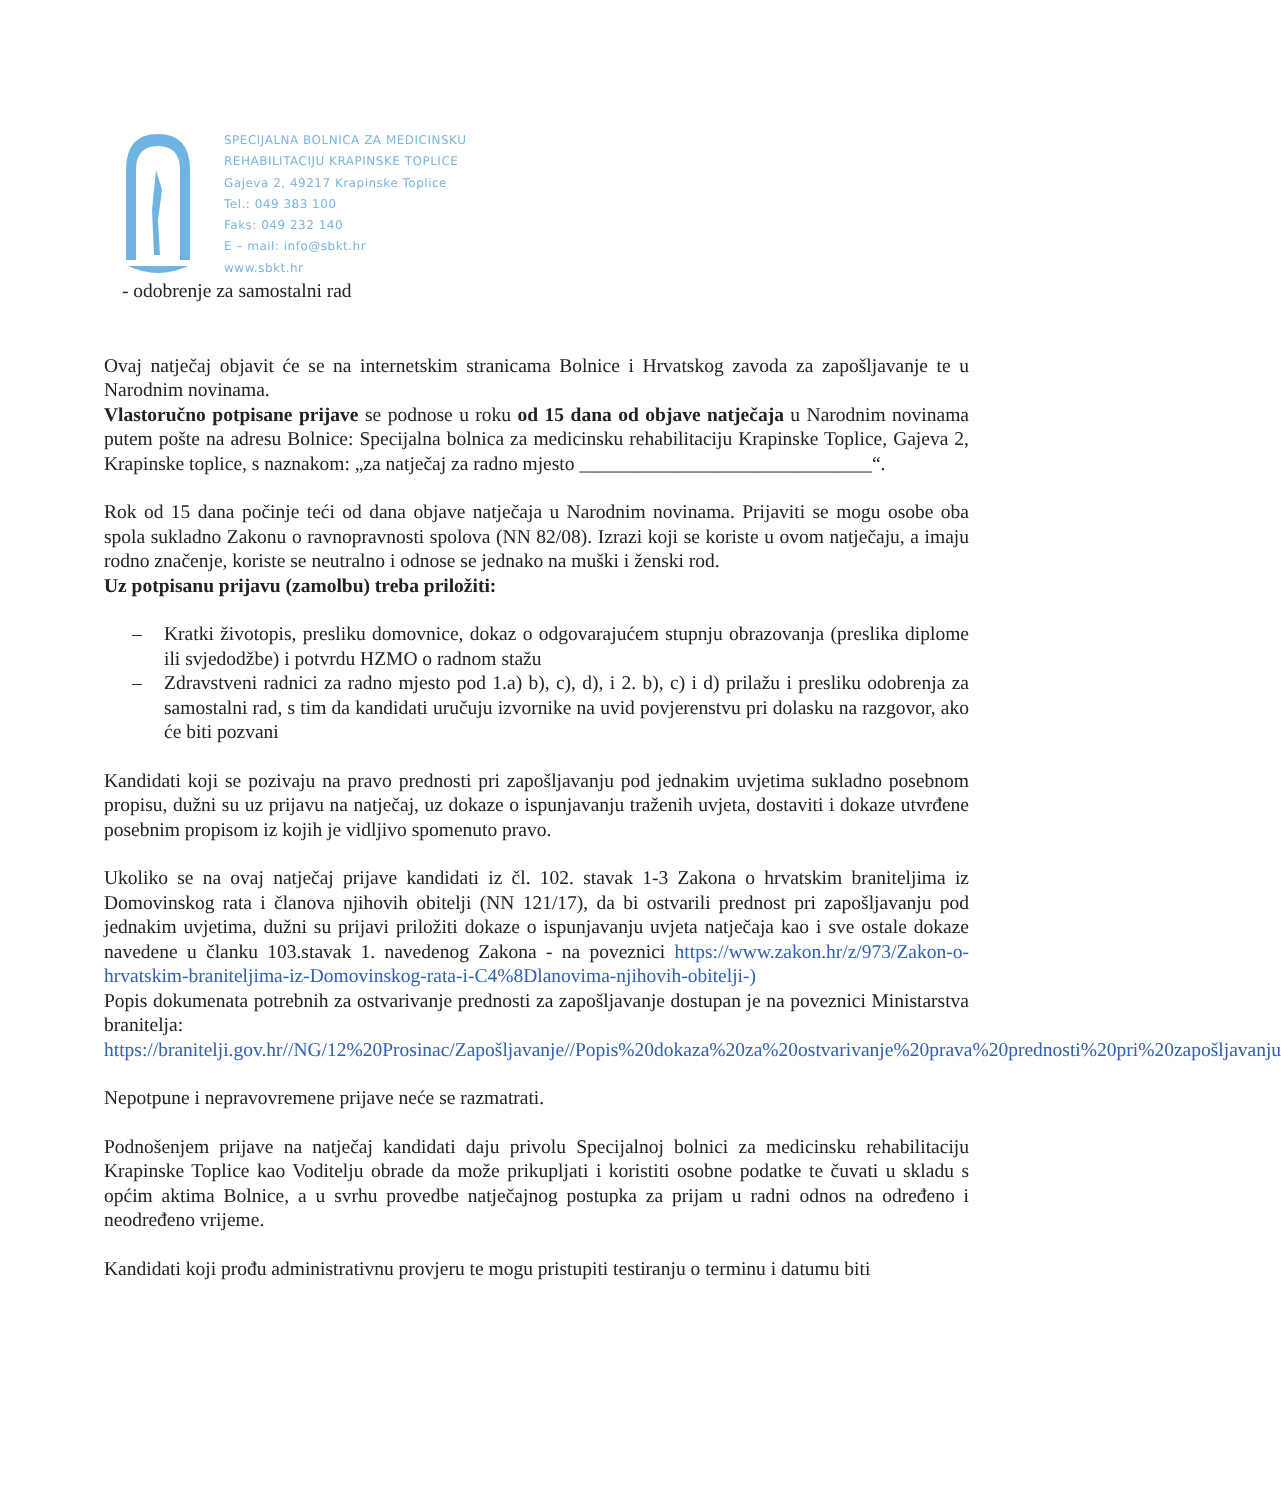SPECIJALNA BOLNICA ZA MEDICINSKU
REHABILITACIJU KRAPINSKE TOPLICE
Gajeva 2, 49217 Krapinske Toplice
Tel.: 049 383 100
Faks: 049 232 140
E – mail: info@sbkt.hr
www.sbkt.hr
- odobrenje za samostalni rad
Ovaj natječaj objavit će se na internetskim stranicama Bolnice i Hrvatskog zavoda za zapošljavanje te u Narodnim novinama.
Vlastoručno potpisane prijave se podnose u roku od 15 dana od objave natječaja u Narodnim novinama putem pošte na adresu Bolnice: Specijalna bolnica za medicinsku rehabilitaciju Krapinske Toplice, Gajeva 2, Krapinske toplice, s naznakom: „za natječaj za radno mjesto ______________________________“.
Rok od 15 dana počinje teći od dana objave natječaja u Narodnim novinama. Prijaviti se mogu osobe oba spola sukladno Zakonu o ravnopravnosti spolova (NN 82/08). Izrazi koji se koriste u ovom natječaju, a imaju rodno značenje, koriste se neutralno i odnose se jednako na muški i ženski rod.
Uz potpisanu prijavu (zamolbu) treba priložiti:
– Kratki životopis, presliku domovnice, dokaz o odgovarajućem stupnju obrazovanja (preslika diplome ili svjedodžbe) i potvrdu HZMO o radnom stažu
– Zdravstveni radnici za radno mjesto pod 1.a) b), c), d), i 2. b), c) i d) prilažu i presliku odobrenja za samostalni rad, s tim da kandidati uručuju izvornike na uvid povjerenstvu pri dolasku na razgovor, ako će biti pozvani
Kandidati koji se pozivaju na pravo prednosti pri zapošljavanju pod jednakim uvjetima sukladno posebnom propisu, dužni su uz prijavu na natječaj, uz dokaze o ispunjavanju traženih uvjeta, dostaviti i dokaze utvrđene posebnim propisom iz kojih je vidljivo spomenuto pravo.
Ukoliko se na ovaj natječaj prijave kandidati iz čl. 102. stavak 1-3 Zakona o hrvatskim braniteljima iz Domovinskog rata i članova njihovih obitelji (NN 121/17), da bi ostvarili prednost pri zapošljavanju pod jednakim uvjetima, dužni su prijavi priložiti dokaze o ispunjavanju uvjeta natječaja kao i sve ostale dokaze navedene u članku 103.stavak 1. navedenog Zakona - na poveznici https://www.zakon.hr/z/973/Zakon-o-hrvatskim-braniteljima-iz-Domovinskog-rata-i-C4%8Dlanovima-njihovih-obitelji-)
Popis dokumenata potrebnih za ostvarivanje prednosti za zapošljavanje dostupan je na poveznici Ministarstva branitelja:
https://branitelji.gov.hr//NG/12%20Prosinac/Zapošljavanje//Popis%20dokaza%20za%20ostvarivanje%20prava%20prednosti%20pri%20zapošljavanju
Nepotpune i nepravovremene prijave neće se razmatrati.
Podnošenjem prijave na natječaj kandidati daju privolu Specijalnoj bolnici za medicinsku rehabilitaciju Krapinske Toplice kao Voditelju obrade da može prikupljati i koristiti osobne podatke te čuvati u skladu s općim aktima Bolnice, a u svrhu provedbe natječajnog postupka za prijam u radni odnos na određeno i neodređeno vrijeme.
Kandidati koji prođu administrativnu provjeru te mogu pristupiti testiranju o terminu i datumu biti